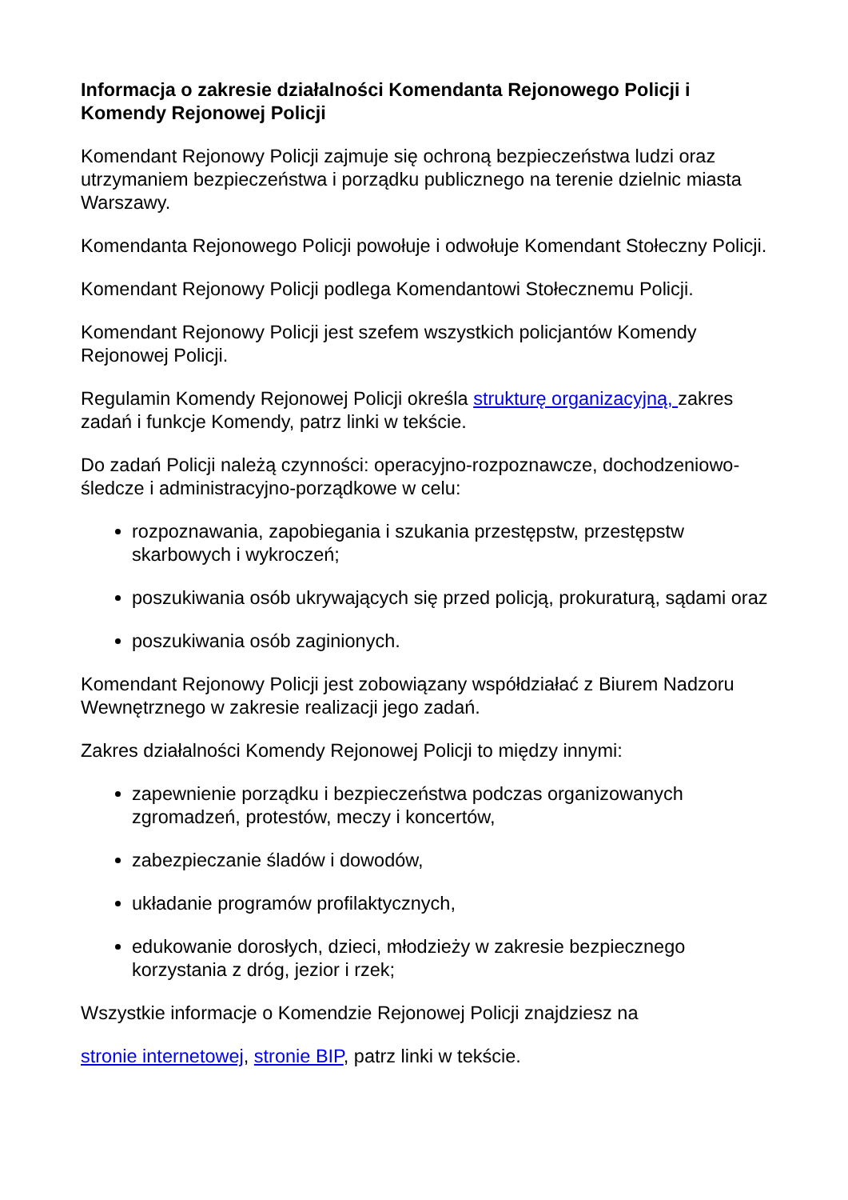Informacja o zakresie działalności Komendanta Rejonowego Policji i Komendy Rejonowej Policji
Komendant Rejonowy Policji zajmuje się ochroną bezpieczeństwa ludzi oraz utrzymaniem bezpieczeństwa i porządku publicznego na terenie dzielnic miasta Warszawy.
Komendanta Rejonowego Policji powołuje i odwołuje Komendant Stołeczny Policji.
Komendant Rejonowy Policji podlega Komendantowi Stołecznemu Policji.
Komendant Rejonowy Policji jest szefem wszystkich policjantów Komendy Rejonowej Policji.
Regulamin Komendy Rejonowej Policji określa strukturę organizacyjną, zakres zadań i funkcje Komendy, patrz linki w tekście.
Do zadań Policji należą czynności: operacyjno-rozpoznawcze, dochodzeniowo-śledcze i administracyjno-porządkowe w celu:
rozpoznawania, zapobiegania i szukania przestępstw, przestępstw skarbowych i wykroczeń;
poszukiwania osób ukrywających się przed policją, prokuraturą, sądami oraz
poszukiwania osób zaginionych.
Komendant Rejonowy Policji jest zobowiązany współdziałać z Biurem Nadzoru Wewnętrznego w zakresie realizacji jego zadań.
Zakres działalności Komendy Rejonowej Policji to między innymi:
zapewnienie porządku i bezpieczeństwa podczas organizowanych zgromadzeń, protestów, meczy i koncertów,
zabezpieczanie śladów i dowodów,
układanie programów profilaktycznych,
edukowanie dorosłych, dzieci, młodzieży w zakresie bezpiecznego korzystania z dróg, jezior i rzek;
Wszystkie informacje o Komendzie Rejonowej Policji znajdziesz na
stronie internetowej, stronie BIP, patrz linki w tekście.